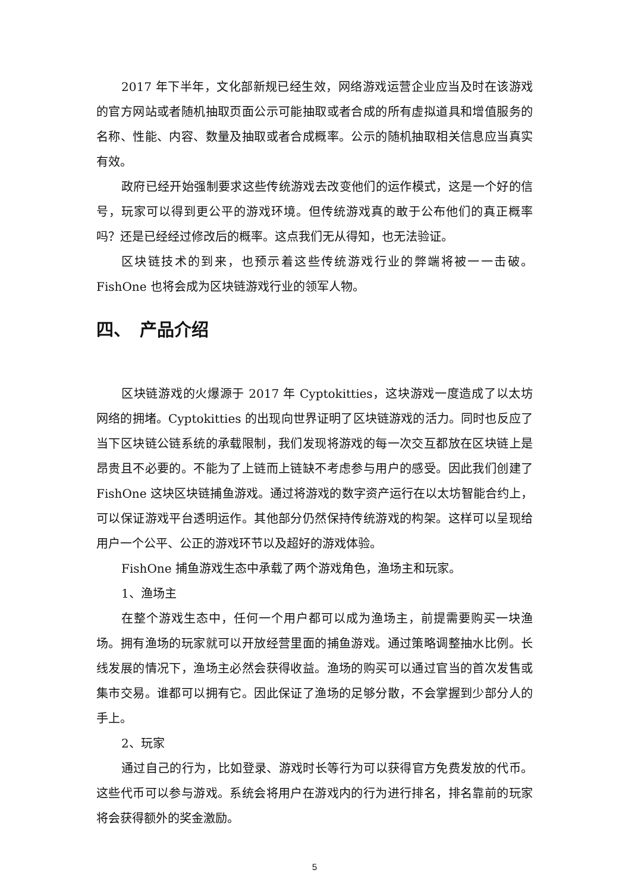2017 年下半年，文化部新规已经生效，网络游戏运营企业应当及时在该游戏的官方网站或者随机抽取页面公示可能抽取或者合成的所有虚拟道具和增值服务的名称、性能、内容、数量及抽取或者合成概率。公示的随机抽取相关信息应当真实有效。
政府已经开始强制要求这些传统游戏去改变他们的运作模式，这是一个好的信号，玩家可以得到更公平的游戏环境。但传统游戏真的敢于公布他们的真正概率吗？还是已经经过修改后的概率。这点我们无从得知，也无法验证。
区块链技术的到来，也预示着这些传统游戏行业的弊端将被一一击破。FishOne 也将会成为区块链游戏行业的领军人物。
四、　产品介绍
区块链游戏的火爆源于 2017 年 Cyptokitties，这块游戏一度造成了以太坊网络的拥堵。Cyptokitties 的出现向世界证明了区块链游戏的活力。同时也反应了当下区块链公链系统的承载限制，我们发现将游戏的每一次交互都放在区块链上是昂贵且不必要的。不能为了上链而上链缺不考虑参与用户的感受。因此我们创建了 FishOne 这块区块链捕鱼游戏。通过将游戏的数字资产运行在以太坊智能合约上，可以保证游戏平台透明运作。其他部分仍然保持传统游戏的构架。这样可以呈现给用户一个公平、公正的游戏环节以及超好的游戏体验。
FishOne 捕鱼游戏生态中承载了两个游戏角色，渔场主和玩家。
1、渔场主
在整个游戏生态中，任何一个用户都可以成为渔场主，前提需要购买一块渔场。拥有渔场的玩家就可以开放经营里面的捕鱼游戏。通过策略调整抽水比例。长线发展的情况下，渔场主必然会获得收益。渔场的购买可以通过官当的首次发售或集市交易。谁都可以拥有它。因此保证了渔场的足够分散，不会掌握到少部分人的手上。
2、玩家
通过自己的行为，比如登录、游戏时长等行为可以获得官方免费发放的代币。这些代币可以参与游戏。系统会将用户在游戏内的行为进行排名，排名靠前的玩家将会获得额外的奖金激励。
5